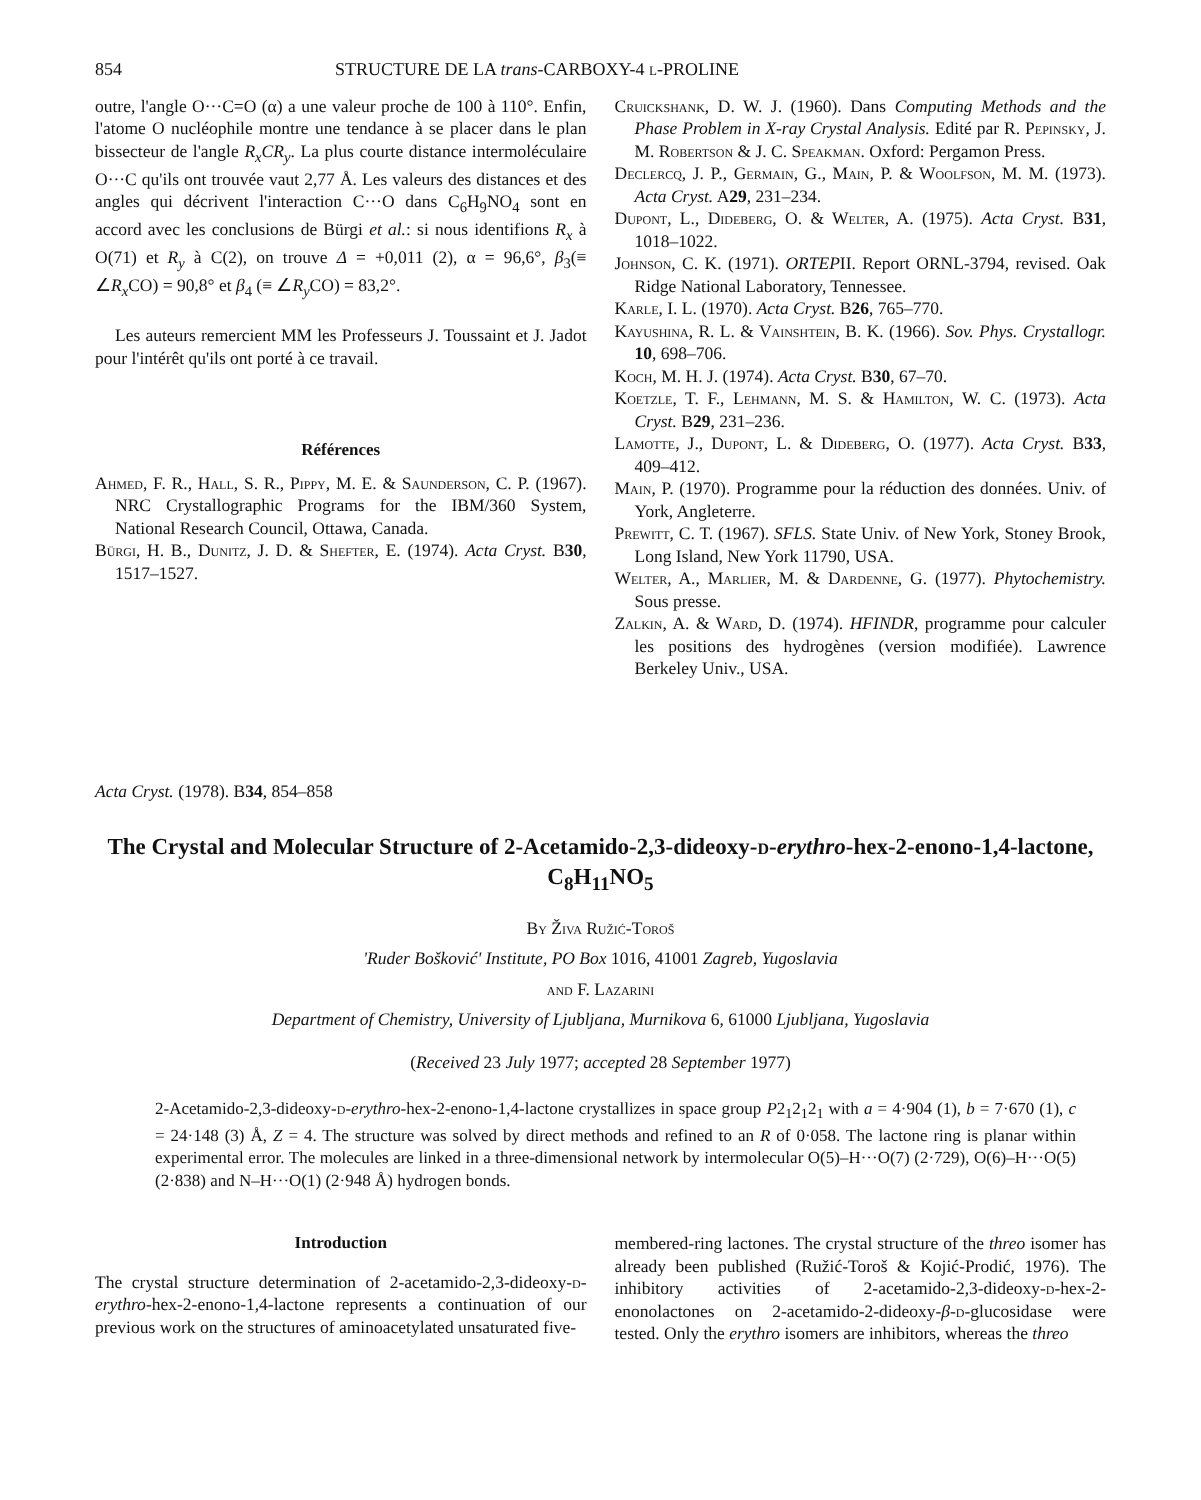854 STRUCTURE DE LA trans-CARBOXY-4 l-PROLINE
outre, l'angle O···C=O (α) a une valeur proche de 100 à 110°. Enfin, l'atome O nucléophile montre une tendance à se placer dans le plan bissecteur de l'angle R<sub>x</sub>CR<sub>y</sub>. La plus courte distance intermoléculaire O···C qu'ils ont trouvée vaut 2,77 Å. Les valeurs des distances et des angles qui décrivent l'interaction C···O dans C<sub>6</sub>H<sub>9</sub>NO<sub>4</sub> sont en accord avec les conclusions de Bürgi et al.: si nous identifions R<sub>x</sub> à O(71) et R<sub>y</sub> à C(2), on trouve Δ = +0,011 (2), α = 96,6°, β<sub>3</sub>(≡ ∠R<sub>x</sub> CO) = 90,8° et β<sub>4</sub> (≡ ∠R<sub>y</sub> CO) = 83,2°.
Les auteurs remercient MM les Professeurs J. Toussaint et J. Jadot pour l'intérêt qu'ils ont porté à ce travail.
Références
Ahmed, F. R., Hall, S. R., Pippy, M. E. & Saunderson, C. P. (1967). NRC Crystallographic Programs for the IBM/360 System, National Research Council, Ottawa, Canada.
Bürgi, H. B., Dunitz, J. D. & Shefter, E. (1974). Acta Cryst. B30, 1517–1527.
Cruickshank, D. W. J. (1960). Dans Computing Methods and the Phase Problem in X-ray Crystal Analysis. Edité par R. Pepinsky, J. M. Robertson & J. C. Speakman. Oxford: Pergamon Press.
Declercq, J. P., Germain, G., Main, P. & Woolfson, M. M. (1973). Acta Cryst. A29, 231–234.
Dupont, L., Dideberg, O. & Welter, A. (1975). Acta Cryst. B31, 1018–1022.
Johnson, C. K. (1971). ORTEPII. Report ORNL-3794, revised. Oak Ridge National Laboratory, Tennessee.
Karle, I. L. (1970). Acta Cryst. B26, 765–770.
Kayushina, R. L. & Vainshtein, B. K. (1966). Sov. Phys. Crystallogr. 10, 698–706.
Koch, M. H. J. (1974). Acta Cryst. B30, 67–70.
Koetzle, T. F., Lehmann, M. S. & Hamilton, W. C. (1973). Acta Cryst. B29, 231–236.
Lamotte, J., Dupont, L. & Dideberg, O. (1977). Acta Cryst. B33, 409–412.
Main, P. (1970). Programme pour la réduction des données. Univ. of York, Angleterre.
Prewitt, C. T. (1967). SFLS. State Univ. of New York, Stoney Brook, Long Island, New York 11790, USA.
Welter, A., Marlier, M. & Dardenne, G. (1977). Phytochemistry. Sous presse.
Zalkin, A. & Ward, D. (1974). HFINDR, programme pour calculer les positions des hydrogènes (version modifiée). Lawrence Berkeley Univ., USA.
Acta Cryst. (1978). B34, 854–858
The Crystal and Molecular Structure of 2-Acetamido-2,3-dideoxy-d-erythro-hex-2-enono-1,4-lactone, C<sub>8</sub>H<sub>11</sub>NO<sub>5</sub>
By Živa Ružić-Toroš
'Ruder Bošković' Institute, PO Box 1016, 41001 Zagreb, Yugoslavia
and F. Lazarini
Department of Chemistry, University of Ljubljana, Murnikova 6, 61000 Ljubljana, Yugoslavia
(Received 23 July 1977; accepted 28 September 1977)
2-Acetamido-2,3-dideoxy-d-erythro-hex-2-enono-1,4-lactone crystallizes in space group P2<sub>1</sub>2<sub>1</sub>2<sub>1</sub> with a = 4·904 (1), b = 7·670 (1), c = 24·148 (3) Å, Z = 4. The structure was solved by direct methods and refined to an R of 0·058. The lactone ring is planar within experimental error. The molecules are linked in a three-dimensional network by intermolecular O(5)–H···O(7) (2·729), O(6)–H···O(5) (2·838) and N–H···O(1) (2·948 Å) hydrogen bonds.
Introduction
The crystal structure determination of 2-acetamido-2,3-dideoxy-d-erythro-hex-2-enono-1,4-lactone represents a continuation of our previous work on the structures of aminoacetylated unsaturated five-
membered-ring lactones. The crystal structure of the threo isomer has already been published (Ružić-Toroš & Kojić-Prodić, 1976). The inhibitory activities of 2-acetamido-2,3-dideoxy-d-hex-2-enonolactones on 2-acetamido-2-dideoxy-β-d-glucosidase were tested. Only the erythro isomers are inhibitors, whereas the threo